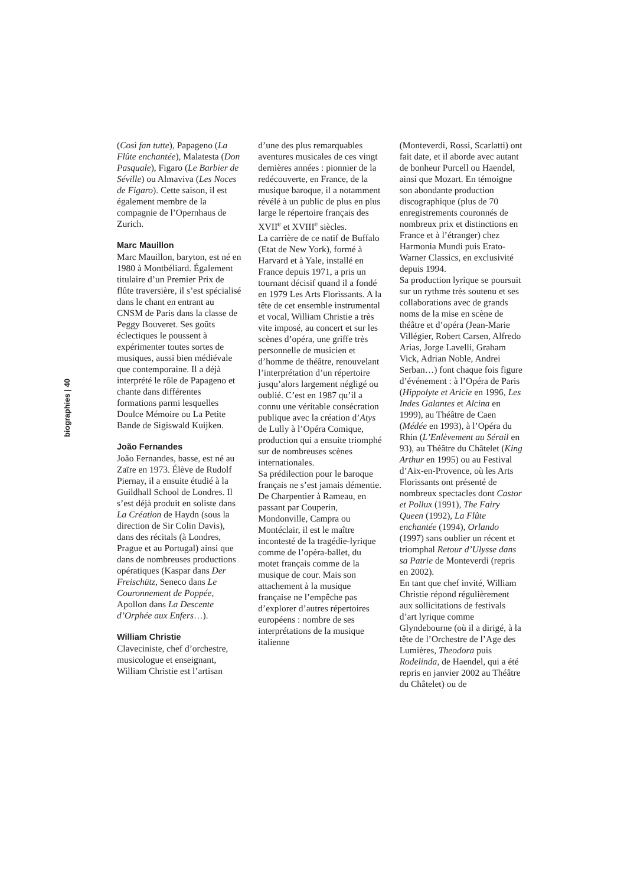biographies | 40
(Così fan tutte), Papageno (La Flûte enchantée), Malatesta (Don Pasquale), Figaro (Le Barbier de Séville) ou Almaviva (Les Noces de Figaro). Cette saison, il est également membre de la compagnie de l’Opernhaus de Zurich.
Marc Mauillon
Marc Mauillon, baryton, est né en 1980 à Montbéliard. Également titulaire d’un Premier Prix de flûte traversière, il s’est spécialisé dans le chant en entrant au CNSM de Paris dans la classe de Peggy Bouveret. Ses goûts éclectiques le poussent à expérimenter toutes sortes de musiques, aussi bien médiévale que contemporaine. Il a déjà interprété le rôle de Papageno et chante dans différentes formations parmi lesquelles Doulce Mémoire ou La Petite Bande de Sigiswald Kuijken.
João Fernandes
João Fernandes, basse, est né au Zaïre en 1973. Élève de Rudolf Piernay, il a ensuite étudié à la Guildhall School de Londres. Il s’est déjà produit en soliste dans La Création de Haydn (sous la direction de Sir Colin Davis), dans des récitals (à Londres, Prague et au Portugal) ainsi que dans de nombreuses productions opératiques (Kaspar dans Der Freischütz, Seneco dans Le Couronnement de Poppée, Apollon dans La Descente d’Orphée aux Enfers…).
William Christie
Claveciniste, chef d’orchestre, musicologue et enseignant, William Christie est l’artisan
d’une des plus remarquables aventures musicales de ces vingt dernières années : pionnier de la redécouverte, en France, de la musique baroque, il a notamment révélé à un public de plus en plus large le répertoire français des XVII<sup>e</sup> et XVIII<sup>e</sup> siècles.
La carrière de ce natif de Buffalo (Etat de New York), formé à Harvard et à Yale, installé en France depuis 1971, a pris un tournant décisif quand il a fondé en 1979 Les Arts Florissants. A la tête de cet ensemble instrumental et vocal, William Christie a très vite imposé, au concert et sur les scènes d’opéra, une griffe très personnelle de musicien et d’homme de théâtre, renouvelant l’interprétation d’un répertoire jusqu’alors largement négligé ou oublié. C’est en 1987 qu’il a connu une véritable consécration publique avec la création d’Atys de Lully à l’Opéra Comique, production qui a ensuite triomphé sur de nombreuses scènes internationales.
Sa prédilection pour le baroque français ne s’est jamais démentie.
De Charpentier à Rameau, en passant par Couperin, Mondonville, Campra ou Montéclair, il est le maître incontesté de la tragédie-lyrique comme de l’opéra-ballet, du motet français comme de la musique de cour. Mais son attachement à la musique française ne l’empêche pas d’explorer d’autres répertoires européens : nombre de ses interprétations de la musique italienne
(Monteverdi, Rossi, Scarlatti) ont fait date, et il aborde avec autant de bonheur Purcell ou Haendel, ainsi que Mozart. En témoigne son abondante production discographique (plus de 70 enregistrements couronnés de nombreux prix et distinctions en France et à l’étranger) chez Harmonia Mundi puis Erato-Warner Classics, en exclusivité depuis 1994.
Sa production lyrique se poursuit sur un rythme très soutenu et ses collaborations avec de grands noms de la mise en scène de théâtre et d’opéra (Jean-Marie Villégier, Robert Carsen, Alfredo Arias, Jorge Lavelli, Graham Vick, Adrian Noble, Andrei Serban…) font chaque fois figure d’événement : à l’Opéra de Paris (Hippolyte et Aricie en 1996, Les Indes Galantes et Alcina en 1999), au Théâtre de Caen (Médée en 1993), à l’Opéra du Rhin (L’Enlèvement au Sérail en 93), au Théâtre du Châtelet (King Arthur en 1995) ou au Festival d’Aix-en-Provence, où les Arts Florissants ont présenté de nombreux spectacles dont Castor et Pollux (1991), The Fairy Queen (1992), La Flûte enchantée (1994), Orlando (1997) sans oublier un récent et triomphal Retour d’Ulysse dans sa Patrie de Monteverdi (repris en 2002).
En tant que chef invité, William Christie répond régulièrement aux sollicitations de festivals d’art lyrique comme Glyndebourne (où il a dirigé, à la tête de l’Orchestre de l’Age des Lumières, Theodora puis Rodelinda, de Haendel, qui a été repris en janvier 2002 au Théâtre du Châtelet) ou de